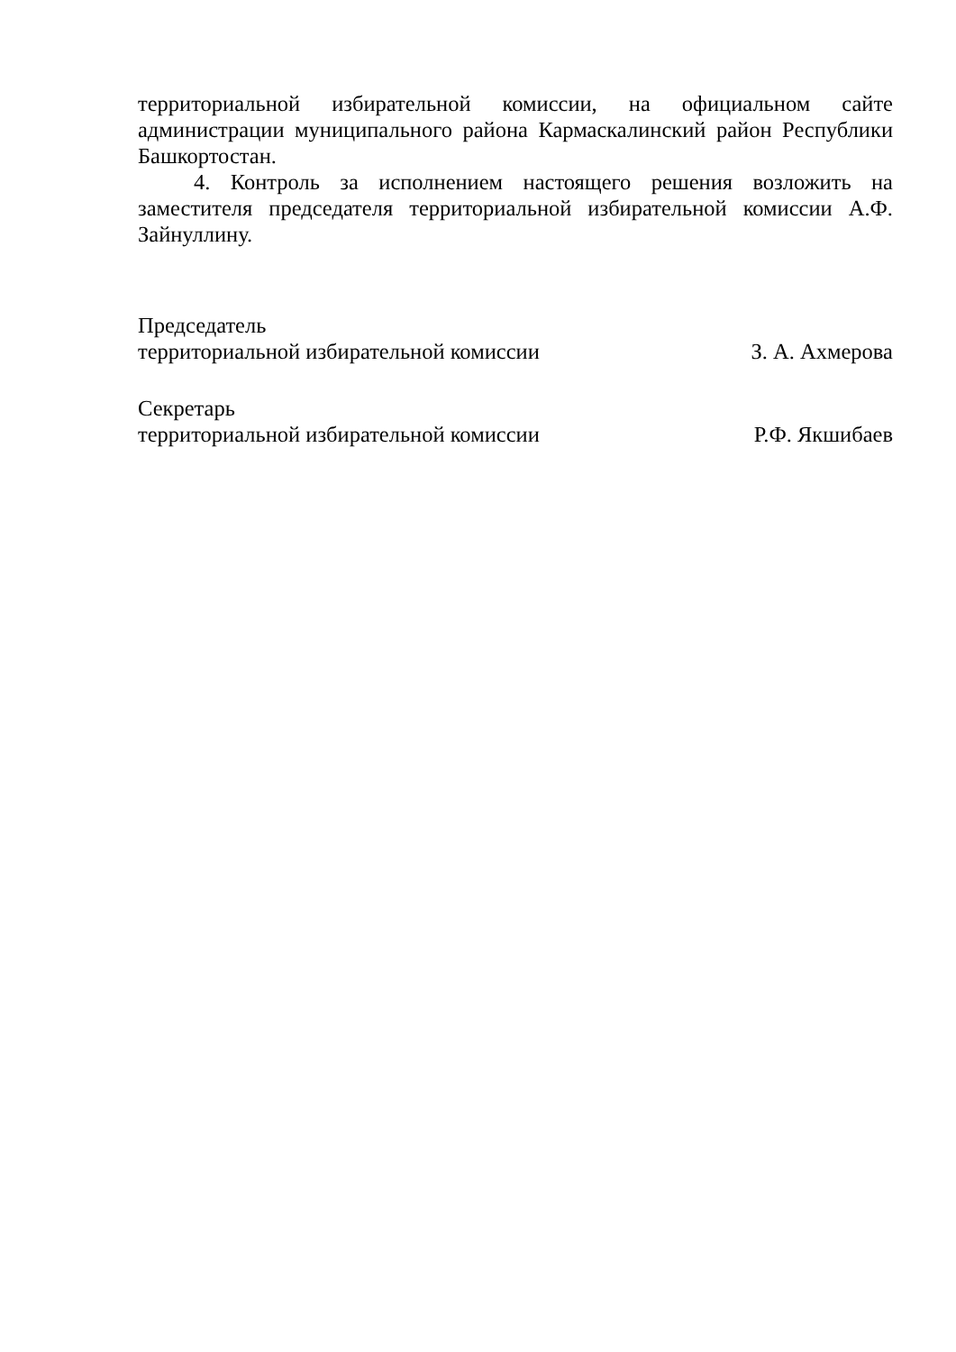территориальной избирательной комиссии, на официальном сайте администрации муниципального района Кармаскалинский район Республики Башкортостан.
4. Контроль за исполнением настоящего решения возложить на заместителя председателя территориальной избирательной комиссии А.Ф. Зайнуллину.
Председатель
территориальной избирательной комиссии З. А. Ахмерова
Секретарь
территориальной избирательной комиссии Р.Ф. Якшибаев